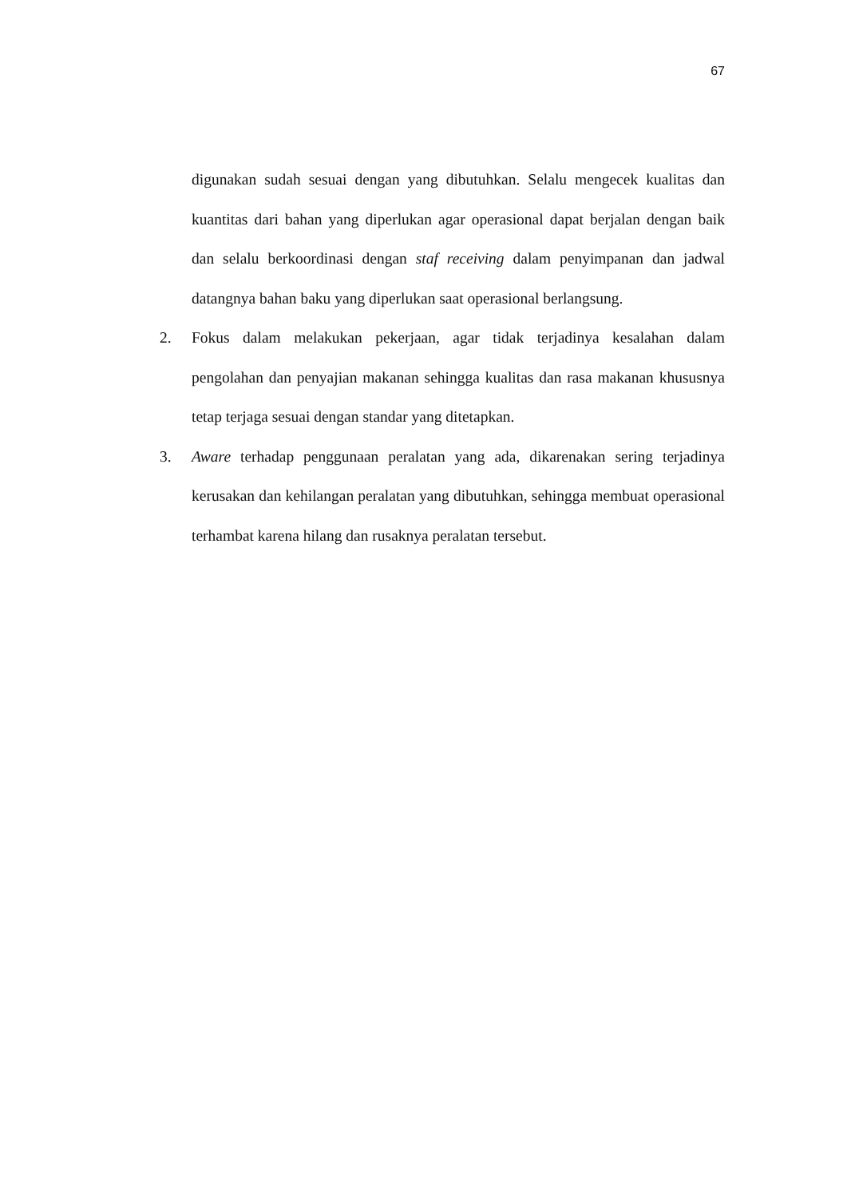67
digunakan sudah sesuai dengan yang dibutuhkan. Selalu mengecek kualitas dan kuantitas dari bahan yang diperlukan agar operasional dapat berjalan dengan baik dan selalu berkoordinasi dengan staf receiving dalam penyimpanan dan jadwal datangnya bahan baku yang diperlukan saat operasional berlangsung.
2. Fokus dalam melakukan pekerjaan, agar tidak terjadinya kesalahan dalam pengolahan dan penyajian makanan sehingga kualitas dan rasa makanan khususnya tetap terjaga sesuai dengan standar yang ditetapkan.
3. Aware terhadap penggunaan peralatan yang ada, dikarenakan sering terjadinya kerusakan dan kehilangan peralatan yang dibutuhkan, sehingga membuat operasional terhambat karena hilang dan rusaknya peralatan tersebut.